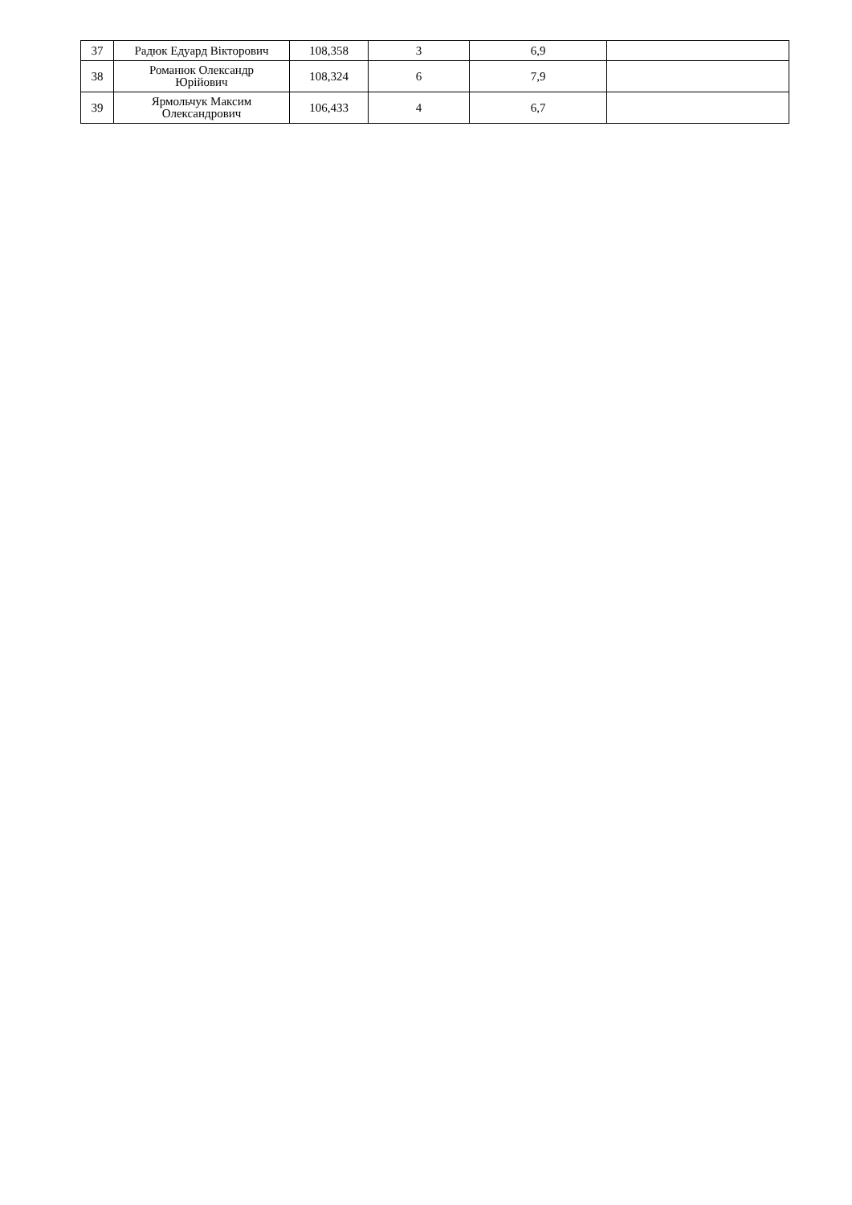| 37 | Радюк Едуард Вікторович | 108,358 | 3 | 6,9 | |
| 38 | Романюк Олександр Юрійович | 108,324 | 6 | 7,9 | |
| 39 | Ярмольчук Максим Олександрович | 106,433 | 4 | 6,7 | |